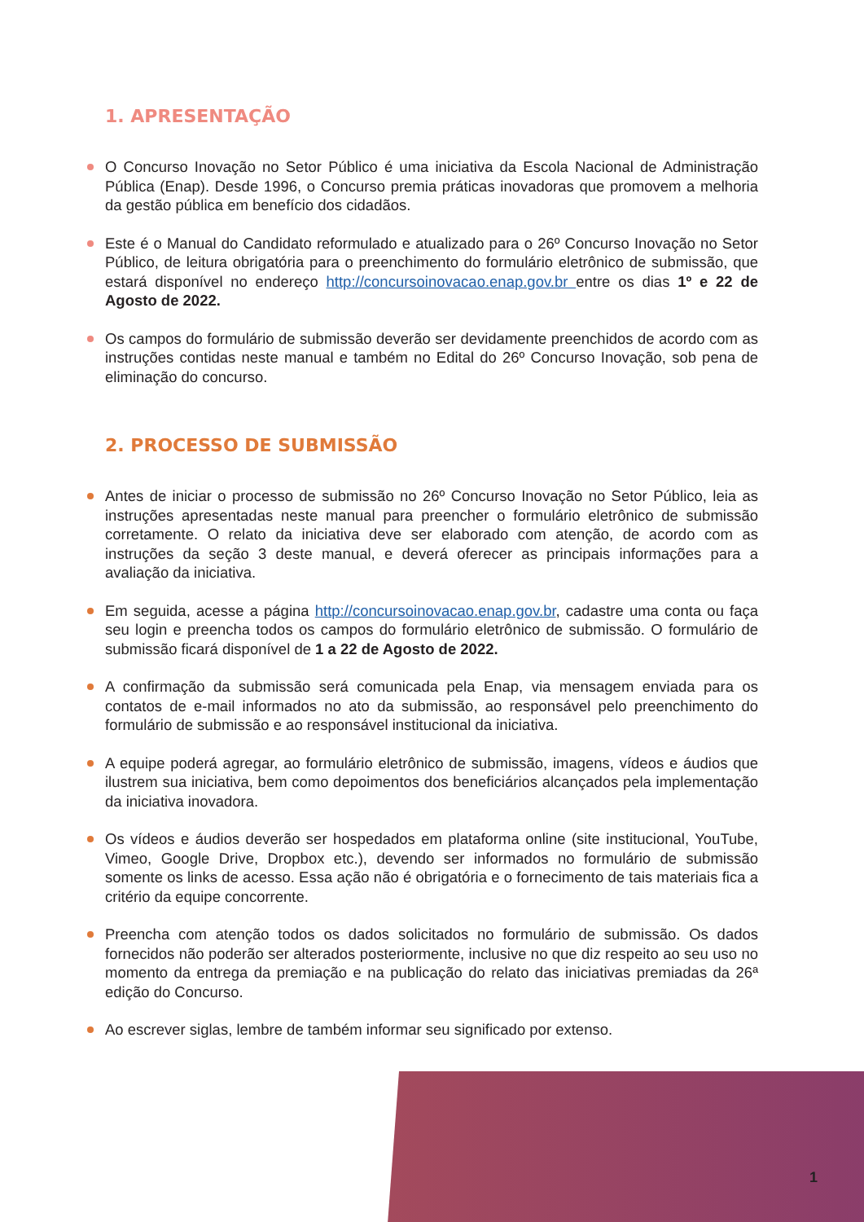1. APRESENTAÇÃO
O Concurso Inovação no Setor Público é uma iniciativa da Escola Nacional de Administração Pública (Enap). Desde 1996, o Concurso premia práticas inovadoras que promovem a melhoria da gestão pública em benefício dos cidadãos.
Este é o Manual do Candidato reformulado e atualizado para o 26º Concurso Inovação no Setor Público, de leitura obrigatória para o preenchimento do formulário eletrônico de submissão, que estará disponível no endereço http://concursoinovacao.enap.gov.br entre os dias 1º e 22 de Agosto de 2022.
Os campos do formulário de submissão deverão ser devidamente preenchidos de acordo com as instruções contidas neste manual e também no Edital do 26º Concurso Inovação, sob pena de eliminação do concurso.
2. PROCESSO DE SUBMISSÃO
Antes de iniciar o processo de submissão no 26º Concurso Inovação no Setor Público, leia as instruções apresentadas neste manual para preencher o formulário eletrônico de submissão corretamente. O relato da iniciativa deve ser elaborado com atenção, de acordo com as instruções da seção 3 deste manual, e deverá oferecer as principais informações para a avaliação da iniciativa.
Em seguida, acesse a página http://concursoinovacao.enap.gov.br, cadastre uma conta ou faça seu login e preencha todos os campos do formulário eletrônico de submissão. O formulário de submissão ficará disponível de 1 a 22 de Agosto de 2022.
A confirmação da submissão será comunicada pela Enap, via mensagem enviada para os contatos de e-mail informados no ato da submissão, ao responsável pelo preenchimento do formulário de submissão e ao responsável institucional da iniciativa.
A equipe poderá agregar, ao formulário eletrônico de submissão, imagens, vídeos e áudios que ilustrem sua iniciativa, bem como depoimentos dos beneficiários alcançados pela implementação da iniciativa inovadora.
Os vídeos e áudios deverão ser hospedados em plataforma online (site institucional, YouTube, Vimeo, Google Drive, Dropbox etc.), devendo ser informados no formulário de submissão somente os links de acesso. Essa ação não é obrigatória e o fornecimento de tais materiais fica a critério da equipe concorrente.
Preencha com atenção todos os dados solicitados no formulário de submissão. Os dados fornecidos não poderão ser alterados posteriormente, inclusive no que diz respeito ao seu uso no momento da entrega da premiação e na publicação do relato das iniciativas premiadas da 26ª edição do Concurso.
Ao escrever siglas, lembre de também informar seu significado por extenso.
1